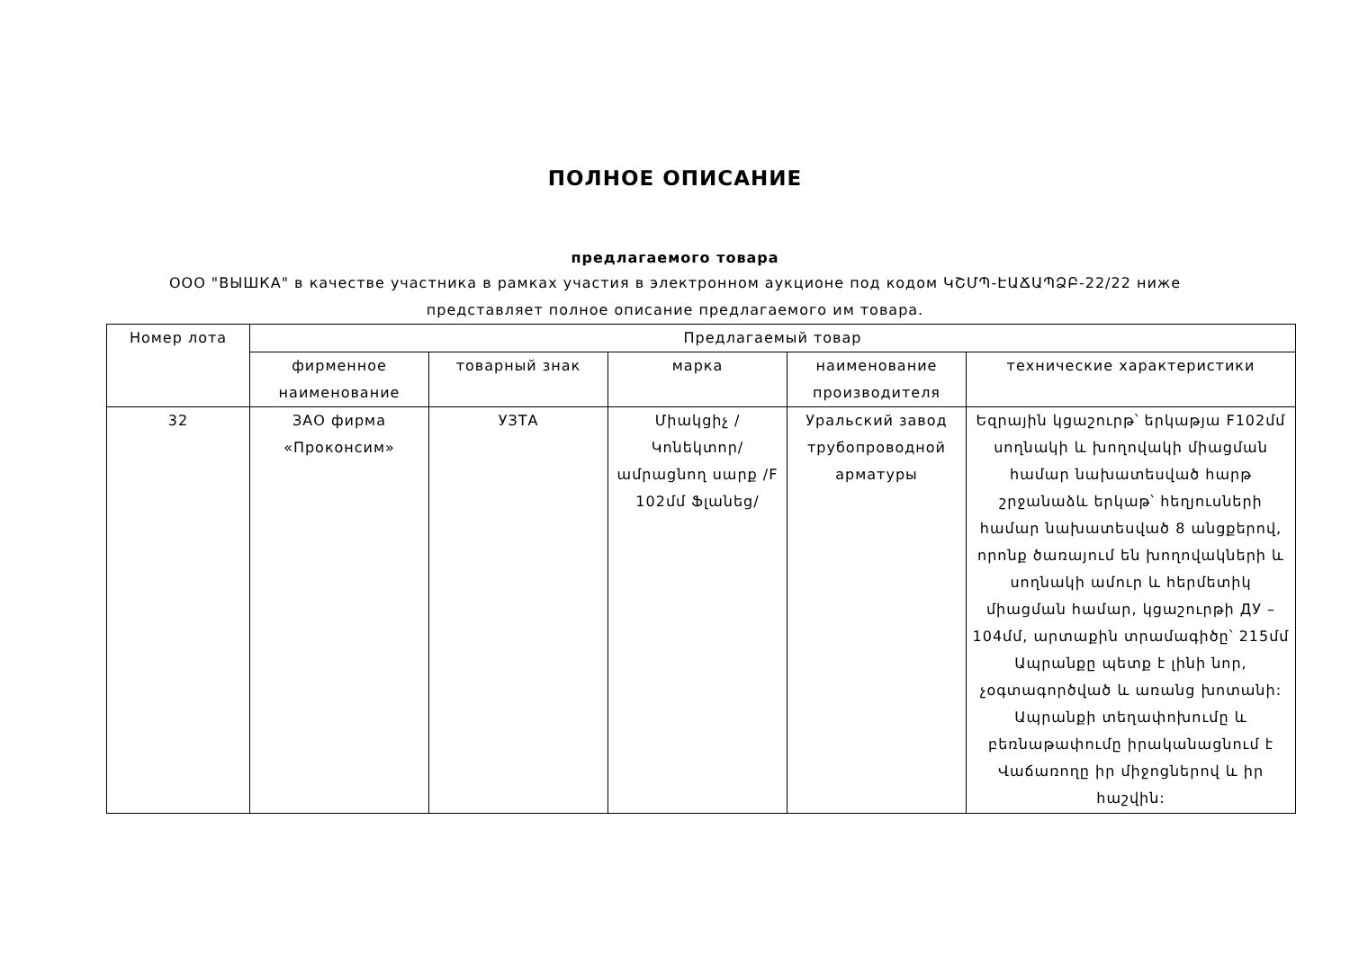ПОЛНОЕ ОПИСАНИЕ
предлагаемого товара
ООО "ВЫШКА" в качестве участника в рамках участия в электронном аукционе под кодом ԿՇՄՊ-ԷԱՃԱՊՁԲ-22/22 ниже
представляет полное описание предлагаемого им товара.
| Номер лота | Предлагаемый товар | | | | |
| --- | --- | --- | --- | --- | --- |
| | фирменное наименование | товарный знак | марка | наименование производителя | технические характеристики |
| 32 | ЗАО фирма «Проконсим» | УЗТА | Միակցիչ /Կոնեկտոր/ ամրացնող սարք /F 102մմ Ֆլանեց/ | Уральский завод трубопроводной арматуры | Եզրային կցաշուրթ՝ երկաթյա F102մմ սողնակի և խողովակի միացման համար նախատեսված հարթ շրջանաձև երկաթ՝ հեղյուսների համար նախատեսված 8 անցքերով, որոնք ծառայում են խողովակների և սողնակի ամուր և հերմետիկ միացման համար, կցաշուրթի ДУ – 104մմ, արտաքին տրամագիծը՝ 215մմ Ապրանքը պետք է լինի նոր, չօգտագործված և առանց խոտանի: Ապրանքի տեղափոխումը և բեռնաթափումը իրականացնում է Վաճառողը իր միջոցներով և իր հաշվին: |